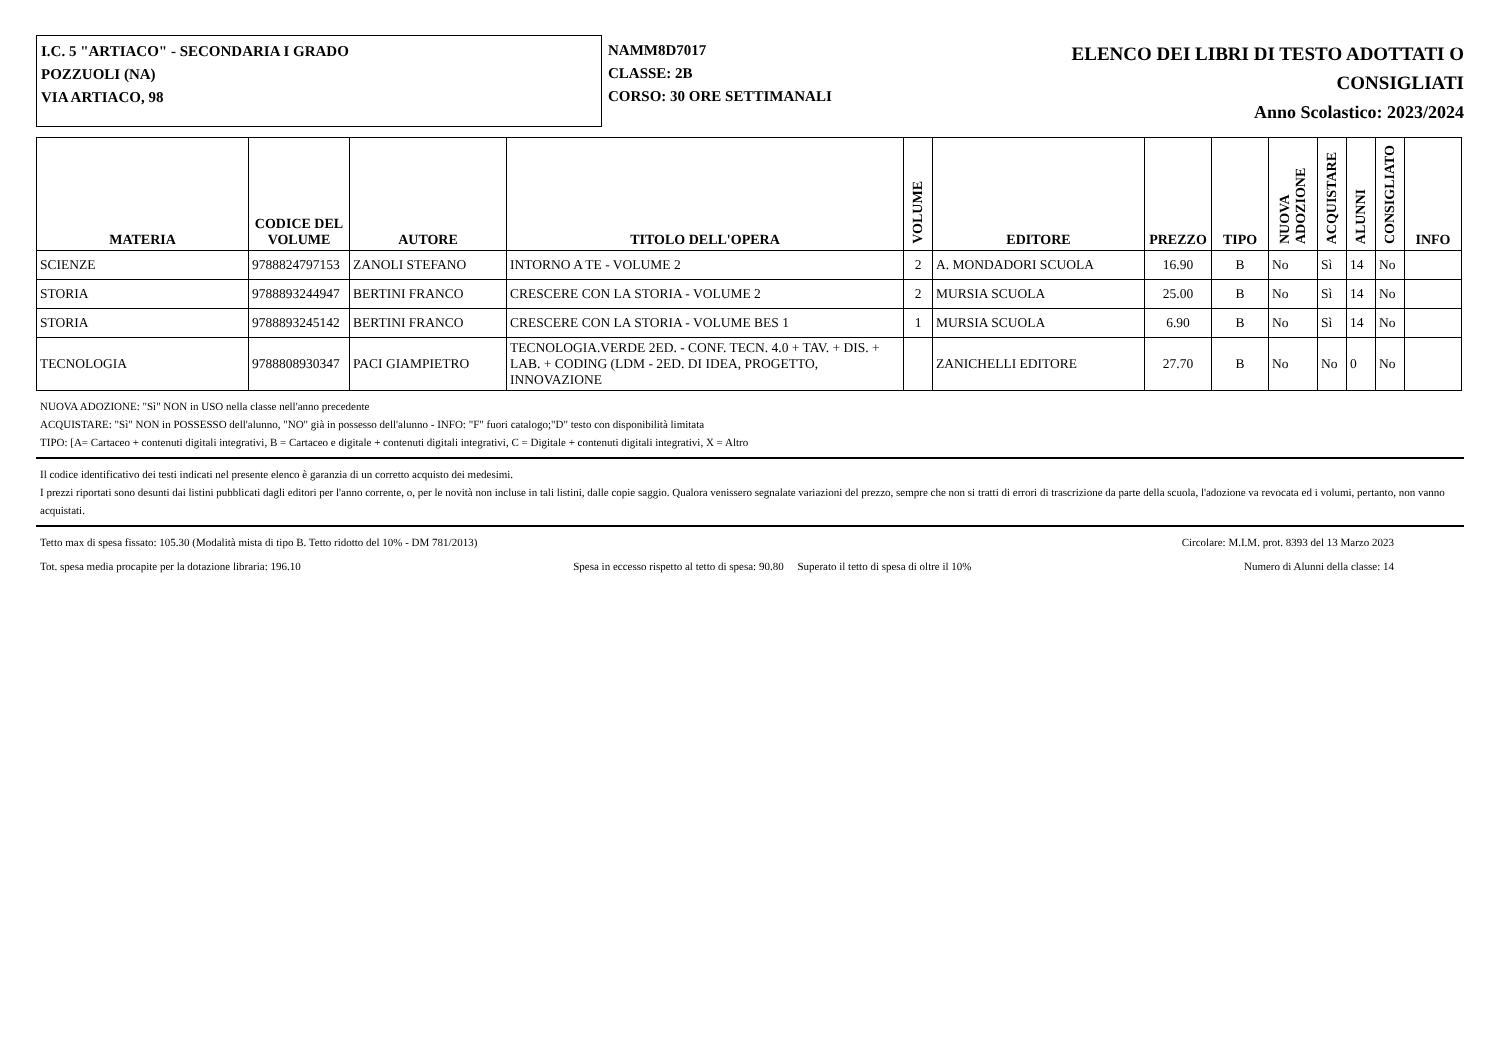I.C. 5 "ARTIACO" - SECONDARIA I GRADO
POZZUOLI (NA)
VIA ARTIACO, 98
NAMM8D7017
CLASSE: 2B
CORSO: 30 ORE SETTIMANALI
ELENCO DEI LIBRI DI TESTO ADOTTATI O
CONSIGLIATI
Anno Scolastico: 2023/2024
| MATERIA | CODICE DEL VOLUME | AUTORE | TITOLO DELL'OPERA | VOLUME | EDITORE | PREZZO | TIPO | NUOVA ADOZIONE | ACQUISTARE | ALUNNI | CONSIGLIATO | INFO |
| --- | --- | --- | --- | --- | --- | --- | --- | --- | --- | --- | --- | --- |
| SCIENZE | 9788824797153 | ZANOLI STEFANO | INTORNO A TE - VOLUME 2 | 2 | A. MONDADORI SCUOLA | 16.90 | B | No | Sì | 14 | No | |
| STORIA | 9788893244947 | BERTINI FRANCO | CRESCERE CON LA STORIA - VOLUME 2 | 2 | MURSIA SCUOLA | 25.00 | B | No | Sì | 14 | No | |
| STORIA | 9788893245142 | BERTINI FRANCO | CRESCERE CON LA STORIA - VOLUME BES 1 | 1 | MURSIA SCUOLA | 6.90 | B | No | Sì | 14 | No | |
| TECNOLOGIA | 9788808930347 | PACI GIAMPIETRO | TECNOLOGIA.VERDE 2ED. - CONF. TECN. 4.0 + TAV. + DIS. + LAB. + CODING (LDM - 2ED. DI IDEA, PROGETTO, INNOVAZIONE | | ZANICHELLI EDITORE | 27.70 | B | No | No | 0 | No | |
NUOVA ADOZIONE: "Sì" NON in USO nella classe nell'anno precedente
ACQUISTARE: "Sì" NON in POSSESSO dell'alunno, "NO" già in possesso dell'alunno - INFO: "F" fuori catalogo;"D" testo con disponibilità limitata
TIPO: [A= Cartaceo + contenuti digitali integrativi, B = Cartaceo e digitale + contenuti digitali integrativi, C = Digitale + contenuti digitali integrativi, X = Altro
Il codice identificativo dei testi indicati nel presente elenco è garanzia di un corretto acquisto dei medesimi.
I prezzi riportati sono desunti dai listini pubblicati dagli editori per l'anno corrente, o, per le novità non incluse in tali listini, dalle copie saggio. Qualora venissero segnalate variazioni del prezzo, sempre che non si tratti di errori di trascrizione da parte della scuola, l'adozione va revocata ed i volumi, pertanto, non vanno acquistati.
Tetto max di spesa fissato: 105.30 (Modalità mista di tipo B. Tetto ridotto del 10% - DM 781/2013) Circolare: M.I.M. prot. 8393 del 13 Marzo 2023
Tot. spesa media procapite per la dotazione libraria: 196.10 Spesa in eccesso rispetto al tetto di spesa: 90.80 Superato il tetto di spesa di oltre il 10% Numero di Alunni della classe: 14